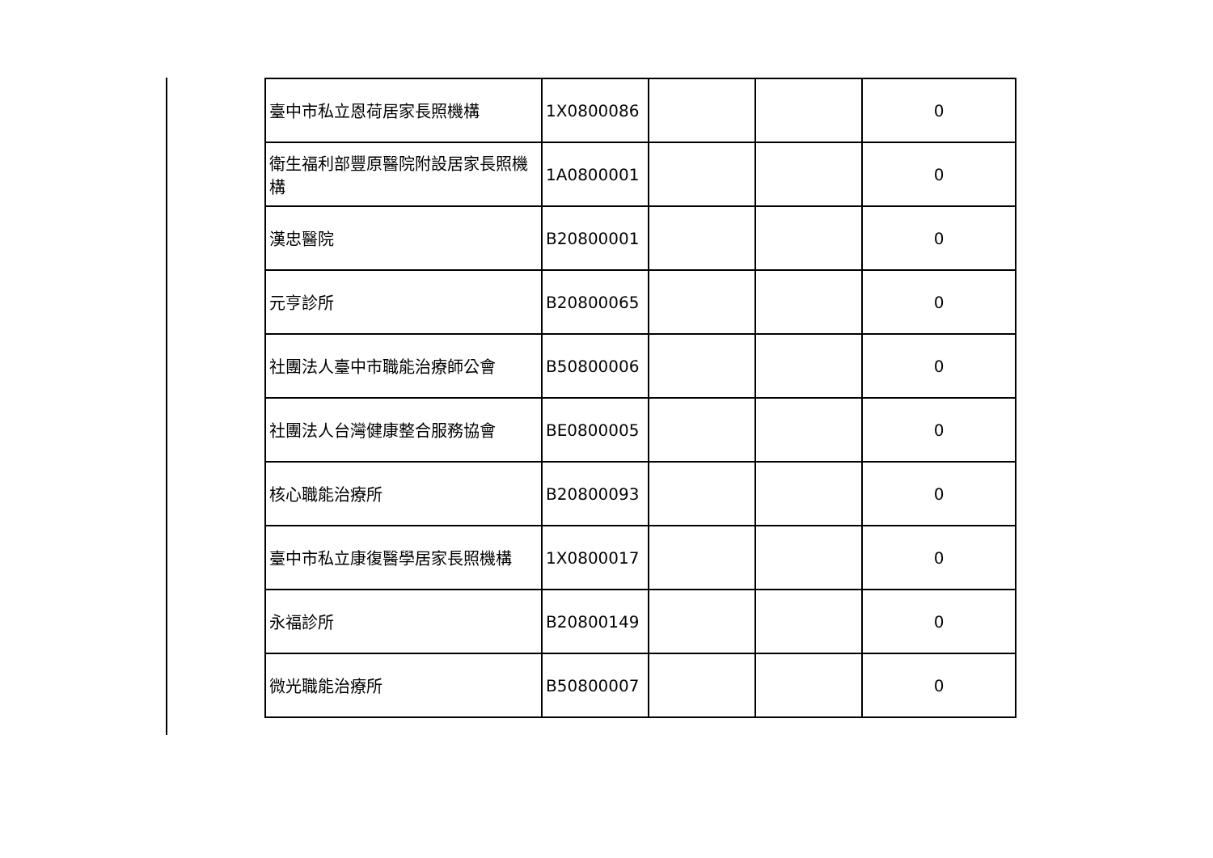| 臺中市私立恩荷居家長照機構 | 1X0800086 | | | 0 |
| 衛生福利部豐原醫院附設居家長照機構 | 1A0800001 | | | 0 |
| 漢忠醫院 | B20800001 | | | 0 |
| 元亨診所 | B20800065 | | | 0 |
| 社團法人臺中市職能治療師公會 | B50800006 | | | 0 |
| 社團法人台灣健康整合服務協會 | BE0800005 | | | 0 |
| 核心職能治療所 | B20800093 | | | 0 |
| 臺中市私立康復醫學居家長照機構 | 1X0800017 | | | 0 |
| 永福診所 | B20800149 | | | 0 |
| 微光職能治療所 | B50800007 | | | 0 |